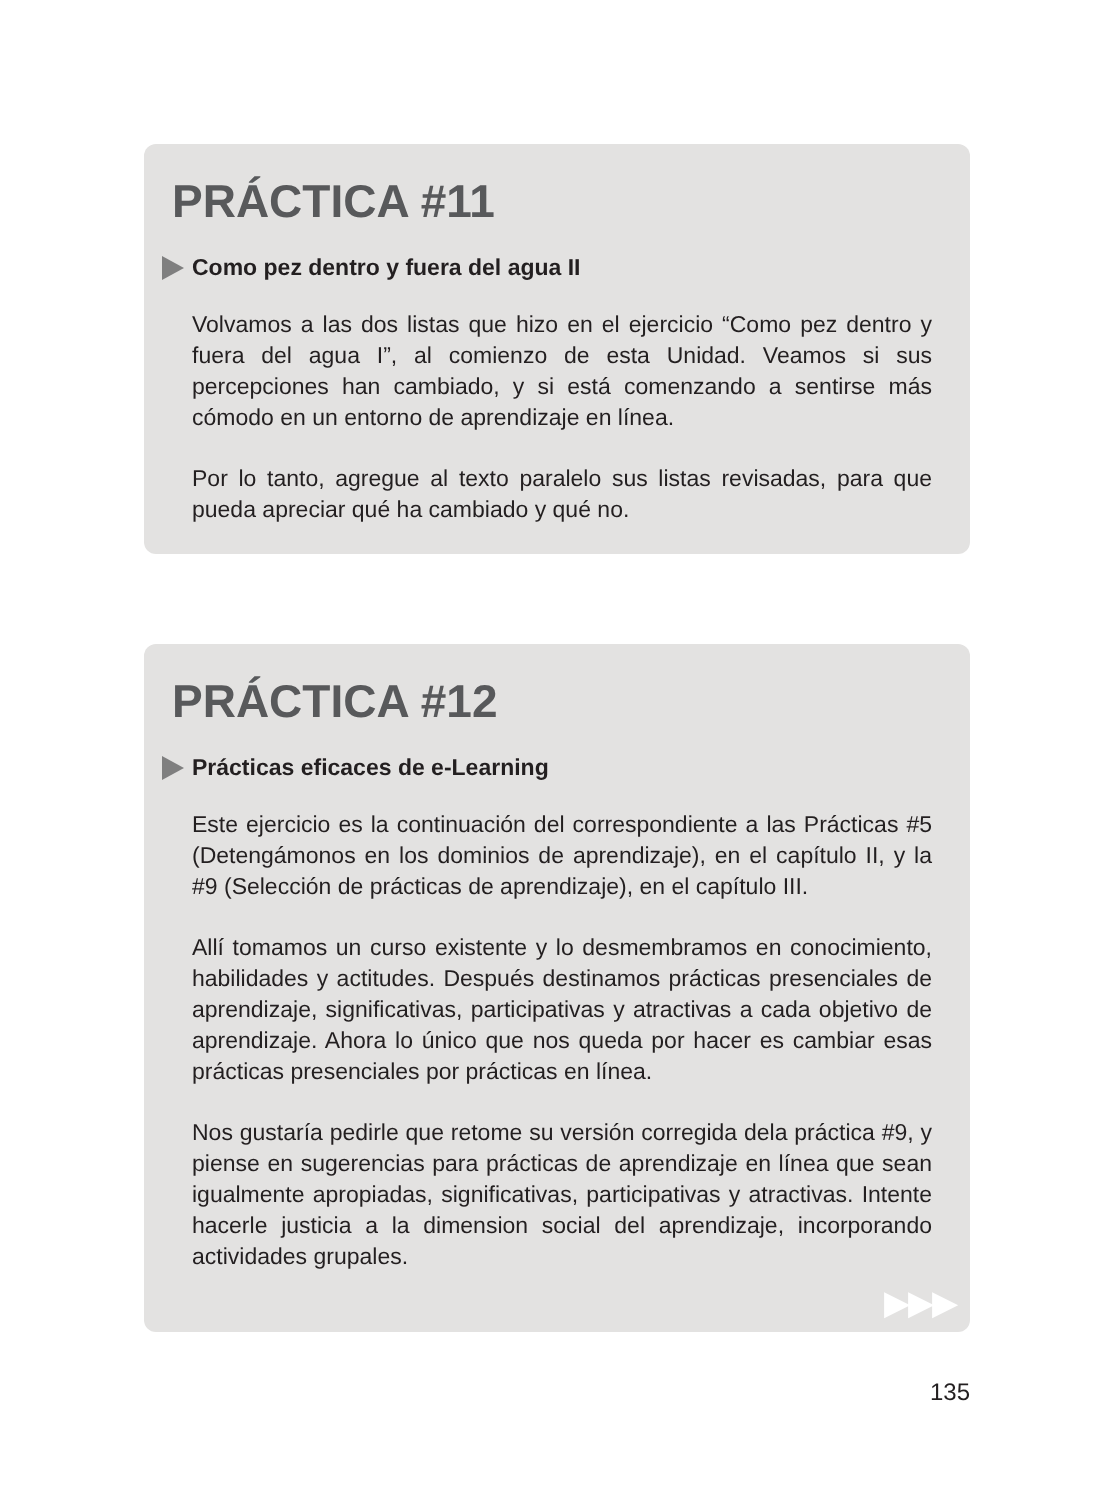PRÁCTICA #11
Como pez dentro y fuera del agua II
Volvamos a las dos listas que hizo en el ejercicio “Como pez dentro y fuera del agua I”, al comienzo de esta Unidad. Veamos si sus percepciones han cambiado, y si está comenzando a sentirse más cómodo en un entorno de aprendizaje en línea.
Por lo tanto, agregue al texto paralelo sus listas revisadas, para que pueda apreciar qué ha cambiado y qué no.
PRÁCTICA #12
Prácticas eficaces de e-Learning
Este ejercicio es la continuación del correspondiente a las Prácticas #5 (Detengámonos en los dominios de aprendizaje), en el capítulo II, y la #9 (Selección de prácticas de aprendizaje), en el capítulo III.
Allí tomamos un curso existente y lo desmembramos en conocimiento, habilidades y actitudes. Después destinamos prácticas presenciales de aprendizaje, significativas, participativas y atractivas a cada objetivo de aprendizaje. Ahora lo único que nos queda por hacer es cambiar esas prácticas presenciales por prácticas en línea.
Nos gustaría pedirle que retome su versión corregida dela práctica #9, y piense en sugerencias para prácticas de aprendizaje en línea que sean igualmente apropiadas, significativas, participativas y atractivas. Intente hacerle justicia a la dimension social del aprendizaje, incorporando actividades grupales.
▶▶▶
135